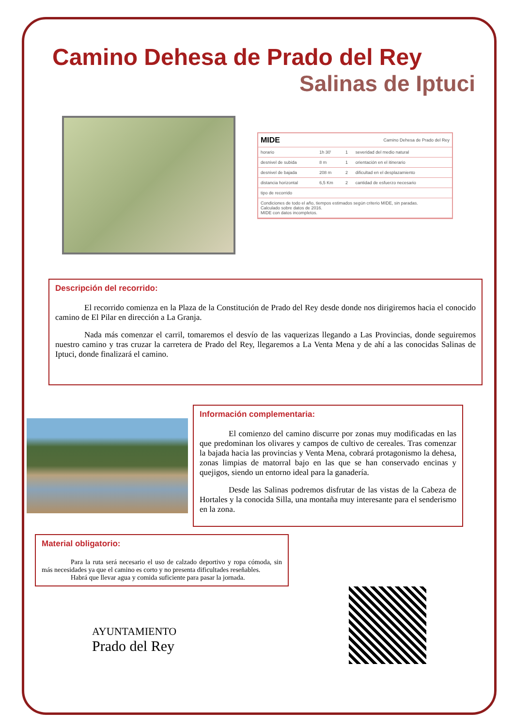Camino Dehesa de Prado del Rey
Salinas de Iptuci
| MIDE | | | Camino Dehesa de Prado del Rey |
| horario | 1h 30' | 1 | severidad del medio natural |
| desnivel de subida | 8 m | 1 | orientación en el itinerario |
| desnivel de bajada | 208 m | 2 | dificultad en el desplazamiento |
| distancia horizontal | 6,5 Km | 2 | cantidad de esfuerzo necesario |
| tipo de recorrido | | | |
| Condiciones de todo el año, tiempos estimados según criterio MIDE, sin paradas. Calculado sobre datos de 2016. MIDE con datos incompletos. | | | |
Descripción del recorrido:
El recorrido comienza en la Plaza de la Constitución de Prado del Rey desde donde nos dirigiremos hacia el conocido camino de El Pilar en dirección a La Granja.
Nada más comenzar el carril, tomaremos el desvío de las vaquerizas llegando a Las Provincias, donde seguiremos nuestro camino y tras cruzar la carretera de Prado del Rey, llegaremos a La Venta Mena y de ahí a las conocidas Salinas de Iptuci, donde finalizará el camino.
Información complementaria:
El comienzo del camino discurre por zonas muy modificadas en las que predominan los olivares y campos de cultivo de cereales. Tras comenzar la bajada hacia las provincias y Venta Mena, cobrará protagonismo la dehesa, zonas limpias de matorral bajo en las que se han conservado encinas y quejigos, siendo un entorno ideal para la ganadería.
Desde las Salinas podremos disfrutar de las vistas de la Cabeza de Hortales y la conocida Silla, una montaña muy interesante para el senderismo en la zona.
Material obligatorio:
Para la ruta será necesario el uso de calzado deportivo y ropa cómoda, sin más necesidades ya que el camino es corto y no presenta dificultades reseñables.
Habrá que llevar agua y comida suficiente para pasar la jornada.
AYUNTAMIENTO
Prado del Rey